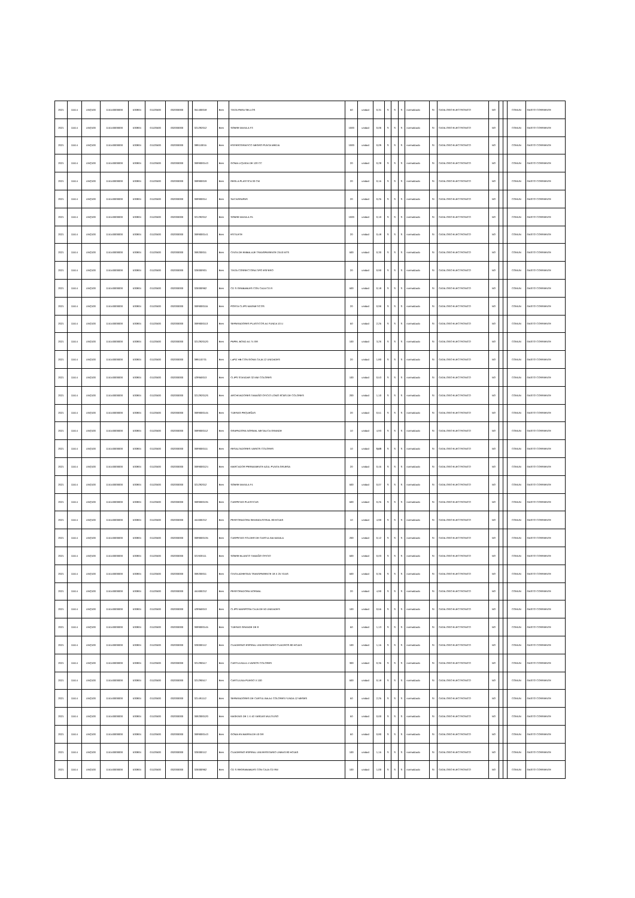| 2021 | 11514 | UNQ100 | 115140000000 | 530804 | 01120500 | 002000000 | | 351400018 | Bien | TINTA PARA SELLOS | 50 | unidad | 0,31 | S | S | S | normalizado | SI | CATALOGO ELECTRONICO | NO | | | COMUN | GASTO CORRIENTE |
| 2021 | 11514 | UNQ100 | 115140000000 | 530804 | 01120500 | 002000000 | | 321292012 | Bien | SOBRE MANILA F3 | 1000 | unidad | 0,06 | S | S | S | normalizado | SI | CATALOGO ELECTRONICO | NO | | | COMUN | GASTO CORRIENTE |
| 2021 | 11514 | UNQ100 | 115140000000 | 530804 | 01120500 | 002000000 | | 389110015 | Bien | ESFEROGRAFICO NEGRO PUNTA MEDIA | 1000 | unidad | 0,09 | S | S | S | normalizado | SI | CATALOGO ELECTRONICO | NO | | | COMUN | GASTO CORRIENTE |
| 2021 | 11514 | UNQ100 | 115140000000 | 530804 | 01120500 | 002000000 | | 3699000143 | Bien | GOMA LIQUIDA DE 120 CC | 20 | unidad | 0,28 | S | S | S | normalizado | SI | CATALOGO ELECTRONICO | NO | | | COMUN | GASTO CORRIENTE |
| 2021 | 11514 | UNQ100 | 115140000000 | 530804 | 01120500 | 002000000 | | 369900019 | Bien | REGLA PLASTICA 30 CM | 20 | unidad | 0,15 | S | S | S | normalizado | SI | CATALOGO ELECTRONICO | NO | | | COMUN | GASTO CORRIENTE |
| 2021 | 11514 | UNQ100 | 115140000000 | 530804 | 01120500 | 002000000 | | 369900014 | Bien | SACAGRAPAS | 20 | unidad | 0,25 | S | S | S | normalizado | SI | CATALOGO ELECTRONICO | NO | | | COMUN | GASTO CORRIENTE |
| 2021 | 11514 | UNQ100 | 115140000000 | 530804 | 01120500 | 002000000 | | 321292012 | Bien | SOBRE MANILA F5 | 1000 | unidad | 0,10 | S | S | S | normalizado | SI | CATALOGO ELECTRONICO | NO | | | COMUN | GASTO CORRIENTE |
| 2021 | 11514 | UNQ100 | 115140000000 | 530804 | 01120500 | 002000000 | | 3699000141 | Bien | ESTILETE | 20 | unidad | 0,48 | S | S | S | normalizado | SI | CATALOGO ELECTRONICO | NO | | | COMUN | GASTO CORRIENTE |
| 2021 | 11514 | UNQ100 | 115140000000 | 530804 | 01120500 | 002000000 | | 369200011 | Bien | CINTA DE EMBALAJE TRANSPARENTE 2X40 MTS | 500 | unidad | 0,30 | S | S | S | normalizado | SI | CATALOGO ELECTRONICO | NO | | | COMUN | GASTO CORRIENTE |
| 2021 | 11514 | UNQ100 | 115140000000 | 530804 | 01120500 | 002000000 | | 326000931 | Bien | TINTA CORRECTORA TIPO ESFERO | 20 | unidad | 0,90 | S | S | S | normalizado | SI | CATALOGO ELECTRONICO | NO | | | COMUN | GASTO CORRIENTE |
| 2021 | 11514 | UNQ100 | 115140000000 | 530804 | 01120500 | 002000000 | | 326000962 | Bien | CD S GRABABLES CON CAJA CD R | 500 | unidad | 0,18 | S | S | S | normalizado | SI | CATALOGO ELECTRONICO | NO | | | COMUN | GASTO CORRIENTE |
| 2021 | 11514 | UNQ100 | 115140000000 | 530804 | 01120500 | 002000000 | | 3699000115 | Bien | PORTA CLIPS MAGNETICOS | 20 | unidad | 0,96 | S | S | S | normalizado | SI | CATALOGO ELECTRONICO | NO | | | COMUN | GASTO CORRIENTE |
| 2021 | 11514 | UNQ100 | 115140000000 | 530804 | 01120500 | 002000000 | | 3699000113 | Bien | SEPARADORES PLASTICOS A4 FUNDA 10 U | 50 | unidad | 2,25 | S | S | S | normalizado | SI | CATALOGO ELECTRONICO | NO | | | COMUN | GASTO CORRIENTE |
| 2021 | 11514 | UNQ100 | 115140000000 | 530804 | 01120500 | 002000000 | | 3212920120 | Bien | PAPEL BOND A4 74 GR | 100 | unidad | 3,26 | S | S | S | normalizado | SI | CATALOGO ELECTRONICO | NO | | | COMUN | GASTO CORRIENTE |
| 2021 | 11514 | UNQ100 | 115140000000 | 530804 | 01120500 | 002000000 | | 389110731 | Bien | LaPIZ HB CON GOMA CAJA 12 UNIDADES | 20 | unidad | 1,80 | S | S | S | normalizado | SI | CATALOGO ELECTRONICO | NO | | | COMUN | GASTO CORRIENTE |
| 2021 | 11514 | UNQ100 | 115140000000 | 530804 | 01120500 | 002000000 | | 429950013 | Bien | CLIPS STANDAR 32 MM COLORES | 100 | unidad | 0,53 | S | S | S | normalizado | SI | CATALOGO ELECTRONICO | NO | | | COMUN | GASTO CORRIENTE |
| 2021 | 11514 | UNQ100 | 115140000000 | 530804 | 01120500 | 002000000 | | 3212920126 | Bien | ARCHIVADORES TAMAÑO OFICIO LOMO 8CMS DE COLORES | 200 | unidad | 1,10 | S | S | S | normalizado | SI | CATALOGO ELECTRONICO | NO | | | COMUN | GASTO CORRIENTE |
| 2021 | 11514 | UNQ100 | 115140000000 | 530804 | 01120500 | 002000000 | | 3699000145 | Bien | TIJERAS PEQUEÑAS | 20 | unidad | 0,51 | S | S | S | normalizado | SI | CATALOGO ELECTRONICO | NO | | | COMUN | GASTO CORRIENTE |
| 2021 | 11514 | UNQ100 | 115140000000 | 530804 | 01120500 | 002000000 | | 3699000112 | Bien | GRAPADORA NORMAL METALICA GRANDE | 10 | unidad | 4,93 | S | S | S | normalizado | SI | CATALOGO ELECTRONICO | NO | | | COMUN | GASTO CORRIENTE |
| 2021 | 11514 | UNQ100 | 115140000000 | 530804 | 01120500 | 002000000 | | 3699000111 | Bien | RESALTADORES VARIOS COLORES | 10 | unidad | 0,60 | S | S | S | normalizado | SI | CATALOGO ELECTRONICO | NO | | | COMUN | GASTO CORRIENTE |
| 2021 | 11514 | UNQ100 | 115140000000 | 530804 | 01120500 | 002000000 | | 3699000124 | Bien | MARCADOR PERMANENTE AZUL PUNTA GRUESA | 20 | unidad | 0,45 | S | S | S | normalizado | SI | CATALOGO ELECTRONICO | NO | | | COMUN | GASTO CORRIENTE |
| 2021 | 11514 | UNQ100 | 115140000000 | 530804 | 01120500 | 002000000 | | 321292012 | Bien | SOBRE MANILA F4 | 500 | unidad | 0,07 | S | S | S | normalizado | SI | CATALOGO ELECTRONICO | NO | | | COMUN | GASTO CORRIENTE |
| 2021 | 11514 | UNQ100 | 115140000000 | 530804 | 01120500 | 002000000 | | 3699000135 | Bien | CARPETAS PLASTICAS | 500 | unidad | 0,25 | S | S | S | normalizado | SI | CATALOGO ELECTRONICO | NO | | | COMUN | GASTO CORRIENTE |
| 2021 | 11514 | UNQ100 | 115140000000 | 530804 | 01120500 | 002000000 | | 451600212 | Bien | PERFORADORA SEMINDUSTRIAL 80 HOJAS | 10 | unidad | 4,90 | S | S | S | normalizado | SI | CATALOGO ELECTRONICO | NO | | | COMUN | GASTO CORRIENTE |
| 2021 | 11514 | UNQ100 | 115140000000 | 530804 | 01120500 | 002000000 | | 3699000135 | Bien | CARPETAS FOLDER DE CARTULINA MANILA | 200 | unidad | 0,12 | S | S | S | normalizado | SI | CATALOGO ELECTRONICO | NO | | | COMUN | GASTO CORRIENTE |
| 2021 | 11514 | UNQ100 | 115140000000 | 530804 | 01120500 | 002000000 | | 321920111 | Bien | SOBRE BLANCO TAMAÑO OFICIO | 500 | unidad | 0,03 | S | S | S | normalizado | SI | CATALOGO ELECTRONICO | NO | | | COMUN | GASTO CORRIENTE |
| 2021 | 11514 | UNQ100 | 115140000000 | 530804 | 01120500 | 002000000 | | 369200011 | Bien | CINTA ADHESIVA TRANSPARENTE 18 X 25 YDAS | 500 | unidad | 0,35 | S | S | S | normalizado | SI | CATALOGO ELECTRONICO | NO | | | COMUN | GASTO CORRIENTE |
| 2021 | 11514 | UNQ100 | 115140000000 | 530804 | 01120500 | 002000000 | | 451600212 | Bien | PERFORADORA NORMAL | 20 | unidad | 4,90 | S | S | S | normalizado | SI | CATALOGO ELECTRONICO | NO | | | COMUN | GASTO CORRIENTE |
| 2021 | 11514 | UNQ100 | 115140000000 | 530804 | 01120500 | 002000000 | | 429950013 | Bien | CLIPS MARIPOSA CAJA DE 50 UNIDADES | 100 | unidad | 0,55 | S | S | S | normalizado | SI | CATALOGO ELECTRONICO | NO | | | COMUN | GASTO CORRIENTE |
| 2021 | 11514 | UNQ100 | 115140000000 | 530804 | 01120500 | 002000000 | | 3699000145 | Bien | TIJERAS GRANDE DE 8 | 50 | unidad | 1,13 | S | S | S | normalizado | SI | CATALOGO ELECTRONICO | NO | | | COMUN | GASTO CORRIENTE |
| 2021 | 11514 | UNQ100 | 115140000000 | 530804 | 01120500 | 002000000 | | 326000112 | Bien | CUADERNO ESPIRAL UNIVERSITARIO CUADROS 80 HOJAS | 100 | unidad | 1,15 | S | S | S | normalizado | SI | CATALOGO ELECTRONICO | NO | | | COMUN | GASTO CORRIENTE |
| 2021 | 11514 | UNQ100 | 115140000000 | 530804 | 01120500 | 002000000 | | 321290517 | Bien | CARTULINA A 4 VARIOS COLORES | 300 | unidad | 0,35 | S | S | S | normalizado | SI | CATALOGO ELECTRONICO | NO | | | COMUN | GASTO CORRIENTE |
| 2021 | 11514 | UNQ100 | 115140000000 | 530804 | 01120500 | 002000000 | | 321290517 | Bien | CARTULINA PLIEGO X 100 | 500 | unidad | 0,18 | S | S | S | normalizado | SI | CATALOGO ELECTRONICO | NO | | | COMUN | GASTO CORRIENTE |
| 2021 | 11514 | UNQ100 | 115140000000 | 530804 | 01120500 | 002000000 | | 321491112 | Bien | SEPARADORES DE CARTULINA A4 COLORES FUNDA 12 MESES | 50 | unidad | 2,25 | S | S | S | normalizado | SI | CATALOGO ELECTRONICO | NO | | | COMUN | GASTO CORRIENTE |
| 2021 | 11514 | UNQ100 | 115140000000 | 530804 | 01120500 | 002000000 | | 3692000120 | Bien | MASKING DE 1 X 40 YARDAS MULTIUSO | 50 | unidad | 0,60 | S | S | S | normalizado | SI | CATALOGO ELECTRONICO | NO | | | COMUN | GASTO CORRIENTE |
| 2021 | 11514 | UNQ100 | 115140000000 | 530804 | 01120500 | 002000000 | | 3699000143 | Bien | GOMA EN BARRA DE 40 GR | 50 | unidad | 0,80 | S | S | S | normalizado | SI | CATALOGO ELECTRONICO | NO | | | COMUN | GASTO CORRIENTE |
| 2021 | 11514 | UNQ100 | 115140000000 | 530804 | 01120500 | 002000000 | | 326000112 | Bien | CUADERNO ESPIRAL UNIVERSITARIO LINEAS 80 HOJAS | 100 | unidad | 1,15 | S | S | S | normalizado | SI | CATALOGO ELECTRONICO | NO | | | COMUN | GASTO CORRIENTE |
| 2021 | 11514 | UNQ100 | 115140000000 | 530804 | 01120500 | 002000000 | | 326000962 | Bien | CD S REGRABABLES CON CAJA CD RW | 100 | unidad | 1,00 | S | S | S | normalizado | SI | CATALOGO ELECTRONICO | NO | | | COMUN | GASTO CORRIENTE |